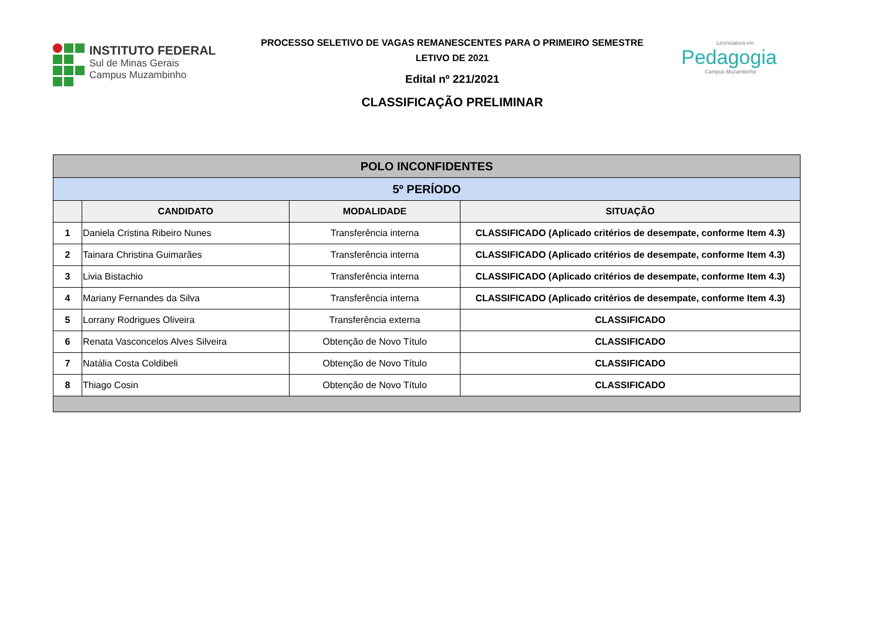INSTITUTO FEDERAL
Sul de Minas Gerais
Campus Muzambinho
PROCESSO SELETIVO DE VAGAS REMANESCENTES PARA O PRIMEIRO SEMESTRE
LETIVO DE 2021
Edital nº 221/2021
CLASSIFICAÇÃO PRELIMINAR
Licenciatura em
Pedagogia
Campus Muzambinho
| POLO INCONFIDENTES | | | |
| --- | --- | --- | --- |
| 5º PERÍODO | | | |
| | CANDIDATO | MODALIDADE | SITUAÇÃO |
| 1 | Daniela Cristina Ribeiro Nunes | Transferência interna | CLASSIFICADO (Aplicado critérios de desempate, conforme Item 4.3) |
| 2 | Tainara Christina Guimarães | Transferência interna | CLASSIFICADO (Aplicado critérios de desempate, conforme Item 4.3) |
| 3 | Livia Bistachio | Transferência interna | CLASSIFICADO (Aplicado critérios de desempate, conforme Item 4.3) |
| 4 | Mariany Fernandes da Silva | Transferência interna | CLASSIFICADO (Aplicado critérios de desempate, conforme Item 4.3) |
| 5 | Lorrany Rodrigues Oliveira | Transferência externa | CLASSIFICADO |
| 6 | Renata Vasconcelos Alves Silveira | Obtenção de Novo Título | CLASSIFICADO |
| 7 | Natália Costa Coldibeli | Obtenção de Novo Título | CLASSIFICADO |
| 8 | Thiago Cosin | Obtenção de Novo Título | CLASSIFICADO |